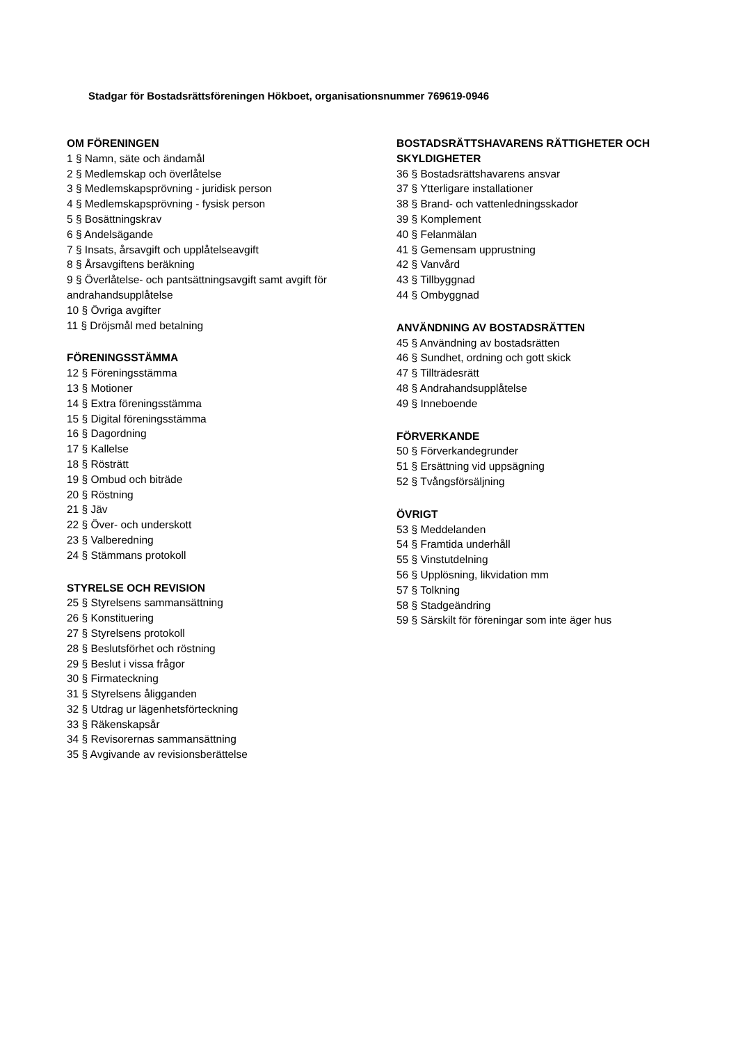Stadgar för Bostadsrättsföreningen Hökboet, organisationsnummer 769619-0946
OM FÖRENINGEN
1 § Namn, säte och ändamål
2 § Medlemskap och överlåtelse
3 § Medlemskapsprövning - juridisk person
4 § Medlemskapsprövning - fysisk person
5 § Bosättningskrav
6 § Andelsägande
7 § Insats, årsavgift och upplåtelseavgift
8 § Årsavgiftens beräkning
9 § Överlåtelse- och pantsättningsavgift samt avgift för andrahandsupplåtelse
10 § Övriga avgifter
11 § Dröjsmål med betalning
FÖRENINGSSTÄMMA
12 § Föreningsstämma
13 § Motioner
14 § Extra föreningsstämma
15 § Digital föreningsstämma
16 § Dagordning
17 § Kallelse
18 § Rösträtt
19 § Ombud och biträde
20 § Röstning
21 § Jäv
22 § Över- och underskott
23 § Valberedning
24 § Stämmans protokoll
STYRELSE OCH REVISION
25 § Styrelsens sammansättning
26 § Konstituering
27 § Styrelsens protokoll
28 § Beslutsförhet och röstning
29 § Beslut i vissa frågor
30 § Firmateckning
31 § Styrelsens åligganden
32 § Utdrag ur lägenhetsförteckning
33 § Räkenskapsår
34 § Revisorernas sammansättning
35 § Avgivande av revisionsberättelse
BOSTADSRÄTTSHAVARENS RÄTTIGHETER OCH SKYLDIGHETER
36 § Bostadsrättshavarens ansvar
37 § Ytterligare installationer
38 § Brand- och vattenledningsskador
39 § Komplement
40 § Felanmälan
41 § Gemensam upprustning
42 § Vanvård
43 § Tillbyggnad
44 § Ombyggnad
ANVÄNDNING AV BOSTADSRÄTTEN
45 § Användning av bostadsrätten
46 § Sundhet, ordning och gott skick
47 § Tillträdesrätt
48 § Andrahandsupplåtelse
49 § Inneboende
FÖRVERKANDE
50 § Förverkandegrunder
51 § Ersättning vid uppsägning
52 § Tvångsförsäljning
ÖVRIGT
53 § Meddelanden
54 § Framtida underhåll
55 § Vinstutdelning
56 § Upplösning, likvidation mm
57 § Tolkning
58 § Stadgeändring
59 § Särskilt för föreningar som inte äger hus